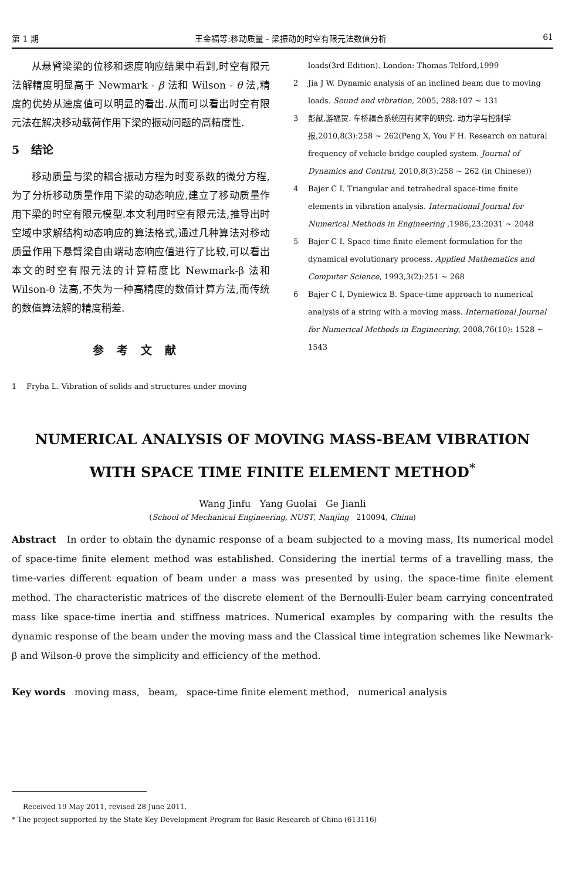第 1 期 王金福等:移动质量 - 梁振动的时空有限元法数值分析 61
从悬臂梁梁的位移和速度响应结果中看到,时空有限元法解精度明显高于 Newmark - β 法和 Wilson - θ 法,精度的优势从速度值可以明显的看出.从而可以看出时空有限元法在解决移动载荷作用下梁的振动问题的高精度性.
5 结论
移动质量与梁的耦合振动方程为时变系数的微分方程,为了分析移动质量作用下梁的动态响应,建立了移动质量作用下梁的时空有限元模型.本文利用时空有限元法,推导出时空域中求解结构动态响应的算法格式,通过几种算法对移动质量作用下悬臂梁自由端动态响应值进行了比较,可以看出本文的时空有限元法的计算精度比 Newmark-β 法和 Wilson-θ 法高,不失为一种高精度的数值计算方法,而传统的数值算法解的精度稍差.
参考文献
1 Fryba L. Vibration of solids and structures under moving
loads(3rd Edition). London: Thomas Telford,1999
2 Jia J W. Dynamic analysis of an inclined beam due to moving loads. Sound and vibration, 2005, 288:107 ~ 131
3 彭献,游福贺. 车桥耦合系统固有频率的研究. 动力学与控制学报,2010,8(3):258 ~ 262(Peng X, You F H. Research on natural frequency of vehicle-bridge coupled system. Journal of Dynamics and Contral, 2010,8(3):258 ~ 262 (in Chinese))
4 Bajer C I. Triangular and tetrahedral space-time finite elements in vibration analysis. International Journal for Numerical Methods in Engineering ,1986,23:2031 ~ 2048
5 Bajer C I. Space-time finite element formulation for the dynamical evolutionary process. Applied Mathematics and Computer Science, 1993,3(2):251 ~ 268
6 Bajer C I, Dyniewicz B. Space-time approach to numerical analysis of a string with a moving mass. International Journal for Numerical Methods in Engineering, 2008,76(10): 1528 ~ 1543
NUMERICAL ANALYSIS OF MOVING MASS-BEAM VIBRATION
WITH SPACE TIME FINITE ELEMENT METHOD<sup>*</sup>
Wang Jinfu Yang Guolai Ge Jianli
(School of Mechanical Engineering, NUST, Nanjing 210094, China)
Abstract In order to obtain the dynamic response of a beam subjected to a moving mass, Its numerical model of space-time finite element method was established. Considering the inertial terms of a travelling mass, the time-varies different equation of beam under a mass was presented by using. the space-time finite element method. The characteristic matrices of the discrete element of the Bernoulli-Euler beam carrying concentrated mass like space-time inertia and stiffness matrices. Numerical examples by comparing with the results the dynamic response of the beam under the moving mass and the Classical time integration schemes like Newmark-β and Wilson-θ prove the simplicity and efficiency of the method.
Key words moving mass, beam, space-time finite element method, numerical analysis
Received 19 May 2011, revised 28 June 2011.
* The project supported by the State Key Development Program for Basic Research of China (613116)